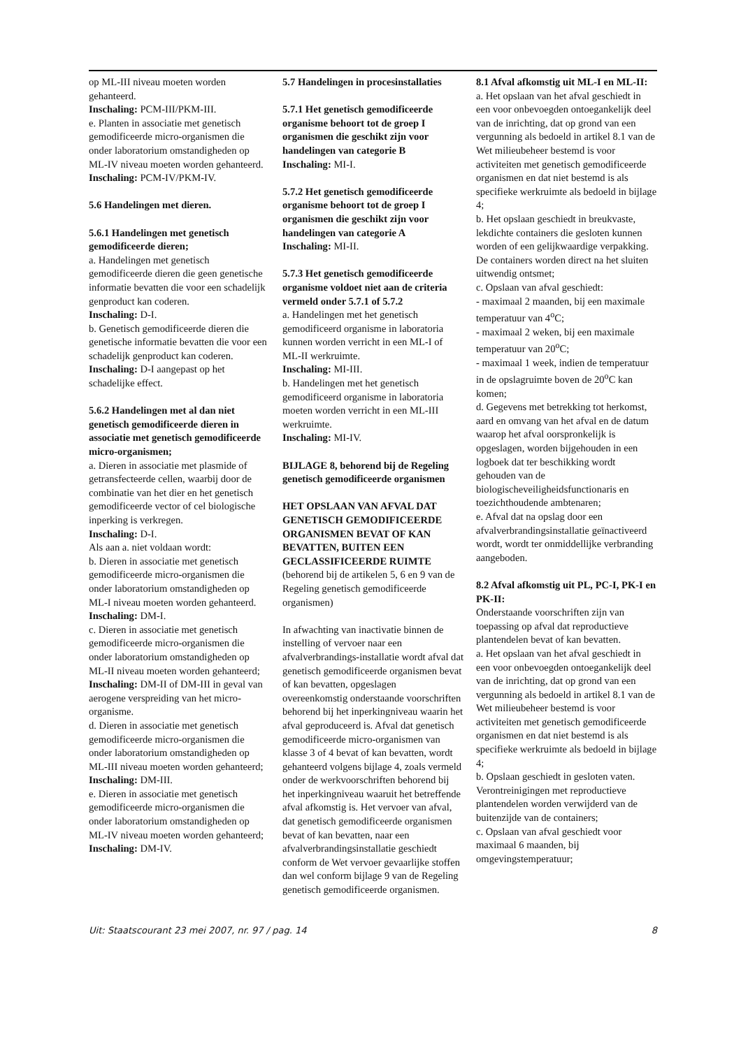op ML-III niveau moeten worden gehanteerd.
Inschaling: PCM-III/PKM-III.
e. Planten in associatie met genetisch gemodificeerde micro-organismen die onder laboratorium omstandigheden op ML-IV niveau moeten worden gehanteerd.
Inschaling: PCM-IV/PKM-IV.
5.6 Handelingen met dieren.
5.6.1 Handelingen met genetisch gemodificeerde dieren;
a. Handelingen met genetisch gemodificeerde dieren die geen genetische informatie bevatten die voor een schadelijk genproduct kan coderen.
Inschaling: D-I.
b. Genetisch gemodificeerde dieren die genetische informatie bevatten die voor een schadelijk genproduct kan coderen.
Inschaling: D-I aangepast op het schadelijke effect.
5.6.2 Handelingen met al dan niet genetisch gemodificeerde dieren in associatie met genetisch gemodificeerde micro-organismen;
a. Dieren in associatie met plasmide of getransfecteerde cellen, waarbij door de combinatie van het dier en het genetisch gemodificeerde vector of cel biologische inperking is verkregen.
Inschaling: D-I.
Als aan a. niet voldaan wordt:
b. Dieren in associatie met genetisch gemodificeerde micro-organismen die onder laboratorium omstandigheden op ML-I niveau moeten worden gehanteerd.
Inschaling: DM-I.
c. Dieren in associatie met genetisch gemodificeerde micro-organismen die onder laboratorium omstandigheden op ML-II niveau moeten worden gehanteerd;
Inschaling: DM-II of DM-III in geval van aerogene verspreiding van het micro-organisme.
d. Dieren in associatie met genetisch gemodificeerde micro-organismen die onder laboratorium omstandigheden op ML-III niveau moeten worden gehanteerd;
Inschaling: DM-III.
e. Dieren in associatie met genetisch gemodificeerde micro-organismen die onder laboratorium omstandigheden op ML-IV niveau moeten worden gehanteerd;
Inschaling: DM-IV.
5.7 Handelingen in procesinstallaties
5.7.1 Het genetisch gemodificeerde organisme behoort tot de groep I organismen die geschikt zijn voor handelingen van categorie B
Inschaling: MI-I.
5.7.2 Het genetisch gemodificeerde organisme behoort tot de groep I organismen die geschikt zijn voor handelingen van categorie A
Inschaling: MI-II.
5.7.3 Het genetisch gemodificeerde organisme voldoet niet aan de criteria vermeld onder 5.7.1 of 5.7.2
a. Handelingen met het genetisch gemodificeerd organisme in laboratoria kunnen worden verricht in een ML-I of ML-II werkruimte.
Inschaling: MI-III.
b. Handelingen met het genetisch gemodificeerd organisme in laboratoria moeten worden verricht in een ML-III werkruimte.
Inschaling: MI-IV.
BIJLAGE 8, behorend bij de Regeling genetisch gemodificeerde organismen
HET OPSLAAN VAN AFVAL DAT GENETISCH GEMODIFICEERDE ORGANISMEN BEVAT OF KAN BEVATTEN, BUITEN EEN GECLASSIFICEERDE RUIMTE
(behorend bij de artikelen 5, 6 en 9 van de Regeling genetisch gemodificeerde organismen)
In afwachting van inactivatie binnen de instelling of vervoer naar een afvalverbrandings-installatie wordt afval dat genetisch gemodificeerde organismen bevat of kan bevatten, opgeslagen overeenkomstig onderstaande voorschriften behorend bij het inperkingniveau waarin het afval geproduceerd is. Afval dat genetisch gemodificeerde micro-organismen van klasse 3 of 4 bevat of kan bevatten, wordt gehanteerd volgens bijlage 4, zoals vermeld onder de werkvoorschriften behorend bij het inperkingniveau waaruit het betreffende afval afkomstig is. Het vervoer van afval, dat genetisch gemodificeerde organismen bevat of kan bevatten, naar een afvalverbrandingsinstallatie geschiedt conform de Wet vervoer gevaarlijke stoffen dan wel conform bijlage 9 van de Regeling genetisch gemodificeerde organismen.
8.1 Afval afkomstig uit ML-I en ML-II:
a. Het opslaan van het afval geschiedt in een voor onbevoegden ontoegankelijk deel van de inrichting, dat op grond van een vergunning als bedoeld in artikel 8.1 van de Wet milieubeheer bestemd is voor activiteiten met genetisch gemodificeerde organismen en dat niet bestemd is als specifieke werkruimte als bedoeld in bijlage 4;
b. Het opslaan geschiedt in breukvaste, lekdichte containers die gesloten kunnen worden of een gelijkwaardige verpakking. De containers worden direct na het sluiten uitwendig ontsmet;
c. Opslaan van afval geschiedt:
- maximaal 2 maanden, bij een maximale temperatuur van 4<sup>o</sup>C;
- maximaal 2 weken, bij een maximale temperatuur van 20<sup>o</sup>C;
- maximaal 1 week, indien de temperatuur in de opslagruimte boven de 20<sup>o</sup>C kan komen;
d. Gegevens met betrekking tot herkomst, aard en omvang van het afval en de datum waarop het afval oorspronkelijk is opgeslagen, worden bijgehouden in een logboek dat ter beschikking wordt gehouden van de biologischeveiligheidsfunctionaris en toezichthoudende ambtenaren;
e. Afval dat na opslag door een afvalverbrandingsinstallatie geïnactiveerd wordt, wordt ter onmiddellijke verbranding aangeboden.
8.2 Afval afkomstig uit PL, PC-I, PK-I en PK-II:
Onderstaande voorschriften zijn van toepassing op afval dat reproductieve plantendelen bevat of kan bevatten.
a. Het opslaan van het afval geschiedt in een voor onbevoegden ontoegankelijk deel van de inrichting, dat op grond van een vergunning als bedoeld in artikel 8.1 van de Wet milieubeheer bestemd is voor activiteiten met genetisch gemodificeerde organismen en dat niet bestemd is als specifieke werkruimte als bedoeld in bijlage 4;
b. Opslaan geschiedt in gesloten vaten. Verontreinigingen met reproductieve plantendelen worden verwijderd van de buitenzijde van de containers;
c. Opslaan van afval geschiedt voor maximaal 6 maanden, bij omgevingstemperatuur;
Uit: Staatscourant 23 mei 2007, nr. 97 / pag. 14 8